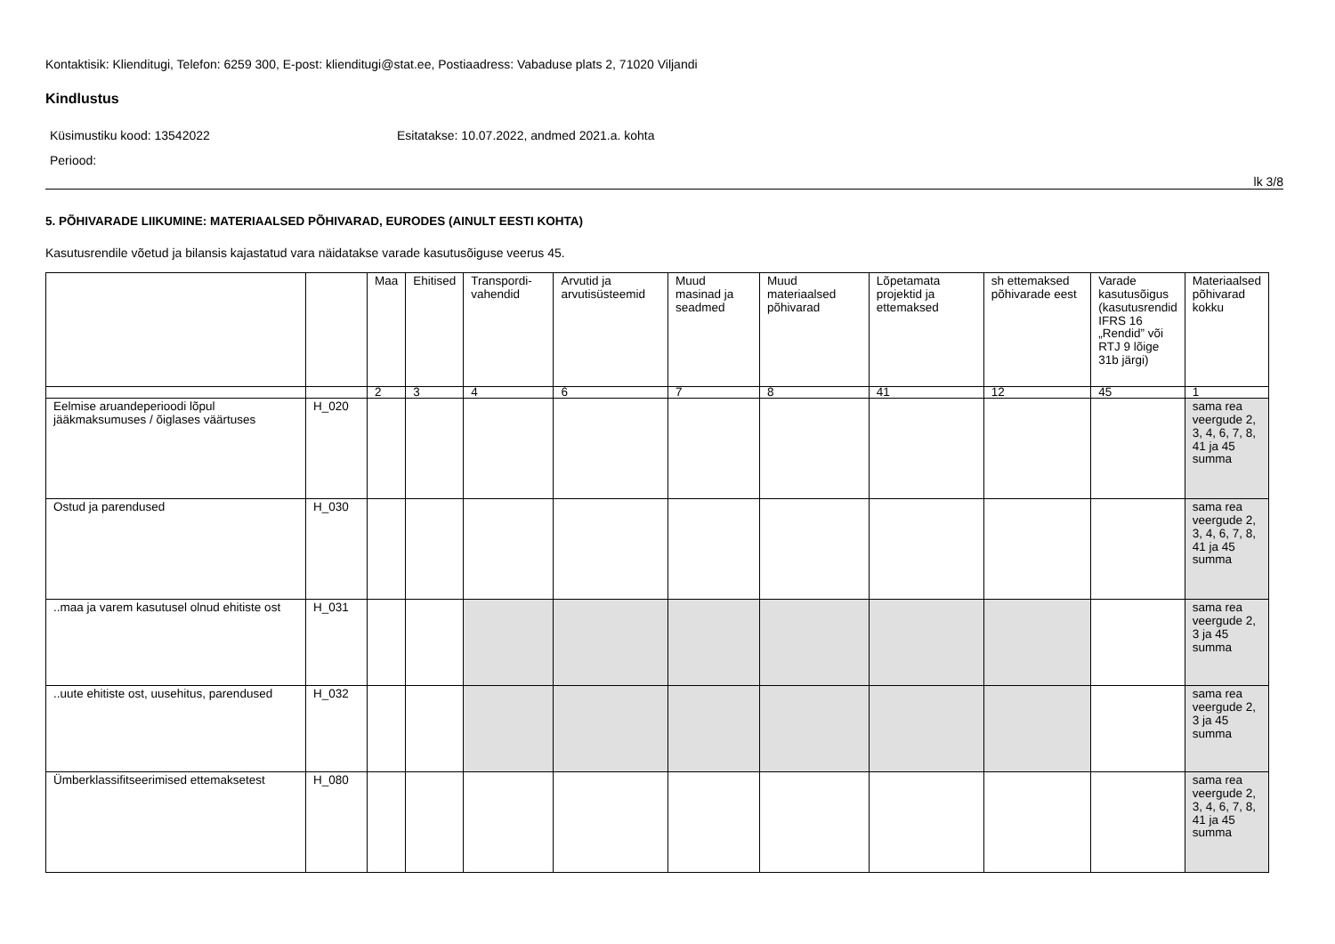Kontaktisik: Klienditugi, Telefon: 6259 300, E-post: klienditugi@stat.ee, Postiaadress: Vabaduse plats 2, 71020 Viljandi
Kindlustus
Küsimustiku kood: 13542022 Esitatakse: 10.07.2022, andmed 2021.a. kohta
Periood:
lk 3/8
5. PÕHIVARADE LIIKUMINE: MATERIAALSED PÕHIVARAD, EURODES (AINULT EESTI KOHTA)
Kasutusrendile võetud ja bilansis kajastatud vara näidatakse varade kasutusõiguse veerus 45.
| | | Maa | Ehitised | Transpordi-vahendid | Arvutid ja arvutisüsteemid | Muud masinad ja seadmed | Muud materiaalsed põhivarad | Lõpetamata projektid ja ettemaksed | sh ettemaksed põhivarade eest | Varade kasutusõigus (kasutusrendid IFRS 16 „Rendid” või RTJ 9 lõige 31b järgi) | Materiaalsed põhivarad kokku |
| --- | --- | --- | --- | --- | --- | --- | --- | --- | --- | --- | --- |
| | | 2 | 3 | 4 | 6 | 7 | 8 | 41 | 12 | 45 | 1 |
| Eelmise aruandeperioodi lõpul jääkmaksumuses / õiglases väärtuses | H_020 | | | | | | | | | | sama rea veergude 2, 3, 4, 6, 7, 8, 41 ja 45 summa |
| Ostud ja parendused | H_030 | | | | | | | | | | sama rea veergude 2, 3, 4, 6, 7, 8, 41 ja 45 summa |
| ..maa ja varem kasutusel olnud ehitiste ost | H_031 | | | | | | | | | | sama rea veergude 2, 3 ja 45 summa |
| ..uute ehitiste ost, uusehitus, parendused | H_032 | | | | | | | | | | sama rea veergude 2, 3 ja 45 summa |
| Ümberklassifitseerimised ettemaksetest | H_080 | | | | | | | | | | sama rea veergude 2, 3, 4, 6, 7, 8, 41 ja 45 summa |